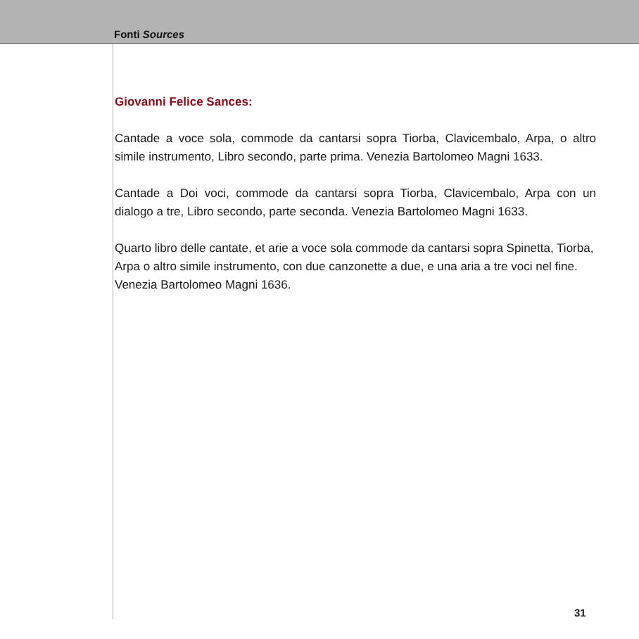Fonti Sources
Giovanni Felice Sances:
Cantade a voce sola, commode da cantarsi sopra Tiorba, Clavicembalo, Arpa, o altro simile instrumento, Libro secondo, parte prima. Venezia Bartolomeo Magni 1633.
Cantade a Doi voci, commode da cantarsi sopra Tiorba, Clavicembalo, Arpa con un dialogo a tre, Libro secondo, parte seconda. Venezia Bartolomeo Magni 1633.
Quarto libro delle cantate, et arie a voce sola commode da cantarsi sopra Spinetta, Tiorba, Arpa o altro simile instrumento, con due canzonette a due, e una aria a tre voci nel fine. Venezia Bartolomeo Magni 1636.
31